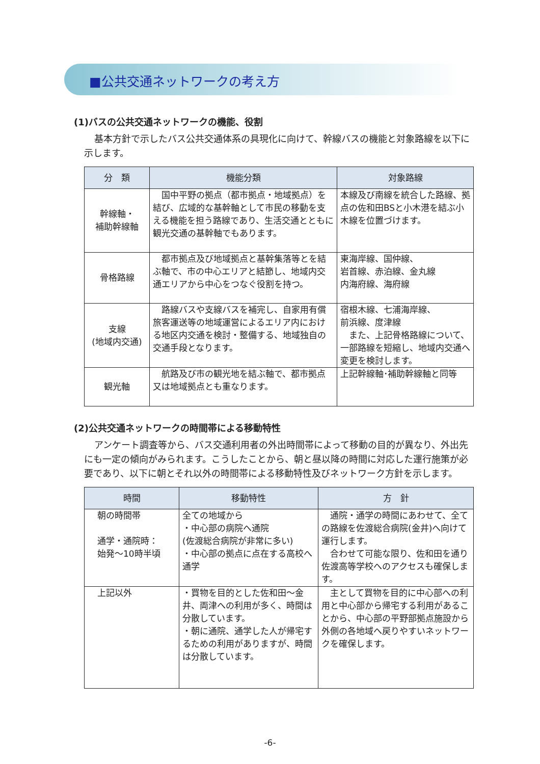■公共交通ネットワークの考え方
(1)バスの公共交通ネットワークの機能、役割
基本方針で示したバス公共交通体系の具現化に向けて、幹線バスの機能と対象路線を以下に示します。
| 分 類 | 機能分類 | 対象路線 |
| --- | --- | --- |
| 幹線軸・ 補助幹線軸 | 国中平野の拠点（都市拠点・地域拠点）を結び、広域的な基幹軸として市民の移動を支える機能を担う路線であり、生活交通とともに観光交通の基幹軸でもあります。 | 本線及び南線を統合した路線、拠点の佐和田BSと小木港を結ぶ小木線を位置づけます。 |
| 骨格路線 | 都市拠点及び地域拠点と基幹集落等とを結ぶ軸で、市の中心エリアと結節し、地域内交通エリアから中心をつなぐ役割を持つ。 | 東海岸線、国仲線、 岩首線、赤泊線、金丸線 内海府線、海府線 |
| 支線 (地域内交通) | 路線バスや支線バスを補完し、自家用有償旅客運送等の地域運営によるエリア内における地区内交通を検討・整備する、地域独自の交通手段となります。 | 宿根木線、七浦海岸線、 前浜線、度津線 また、上記骨格路線について、一部路線を短縮し、地域内交通へ変更を検討します。 |
| 観光軸 | 航路及び市の観光地を結ぶ軸で、都市拠点又は地域拠点とも重なります。 | 上記幹線軸･補助幹線軸と同等 |
(2)公共交通ネットワークの時間帯による移動特性
アンケート調査等から、バス交通利用者の外出時間帯によって移動の目的が異なり、外出先にも一定の傾向がみられます。こうしたことから、朝と昼以降の時間に対応した運行施策が必要であり、以下に朝とそれ以外の時間帯による移動特性及びネットワーク方針を示します。
| 時間 | 移動特性 | 方 針 |
| --- | --- | --- |
| 朝の時間帯 通学・通院時： 始発～10時半頃 | 全ての地域から ・中心部の病院へ通院 (佐渡総合病院が非常に多い) ・中心部の拠点に点在する高校へ通学 | 通院・通学の時間にあわせて、全ての路線を佐渡総合病院(金井)へ向けて運行します。 合わせて可能な限り、佐和田を通り佐渡高等学校へのアクセスも確保します。 |
| 上記以外 | ・買物を目的とした佐和田～金井、両津への利用が多く、時間は分散しています。 ・朝に通院、通学した人が帰宅するための利用がありますが、時間は分散しています。 | 主として買物を目的に中心部への利用と中心部から帰宅する利用があることから、中心部の平野部拠点施設から外側の各地域へ戻りやすいネットワークを確保します。 |
-6-